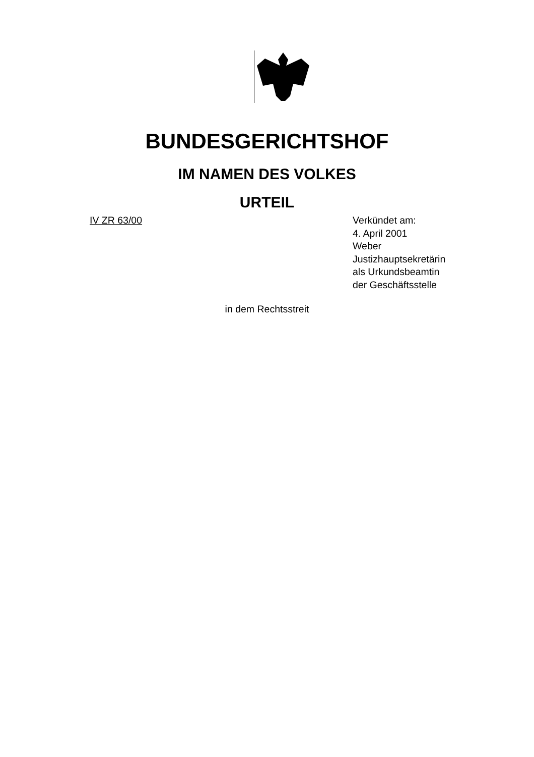BUNDESGERICHTSHOF
IM NAMEN DES VOLKES
URTEIL
IV ZR 63/00 Verkündet am:
4. April 2001
Weber
Justizhauptsekretärin
als Urkundsbeamtin
der Geschäftsstelle
in dem Rechtsstreit